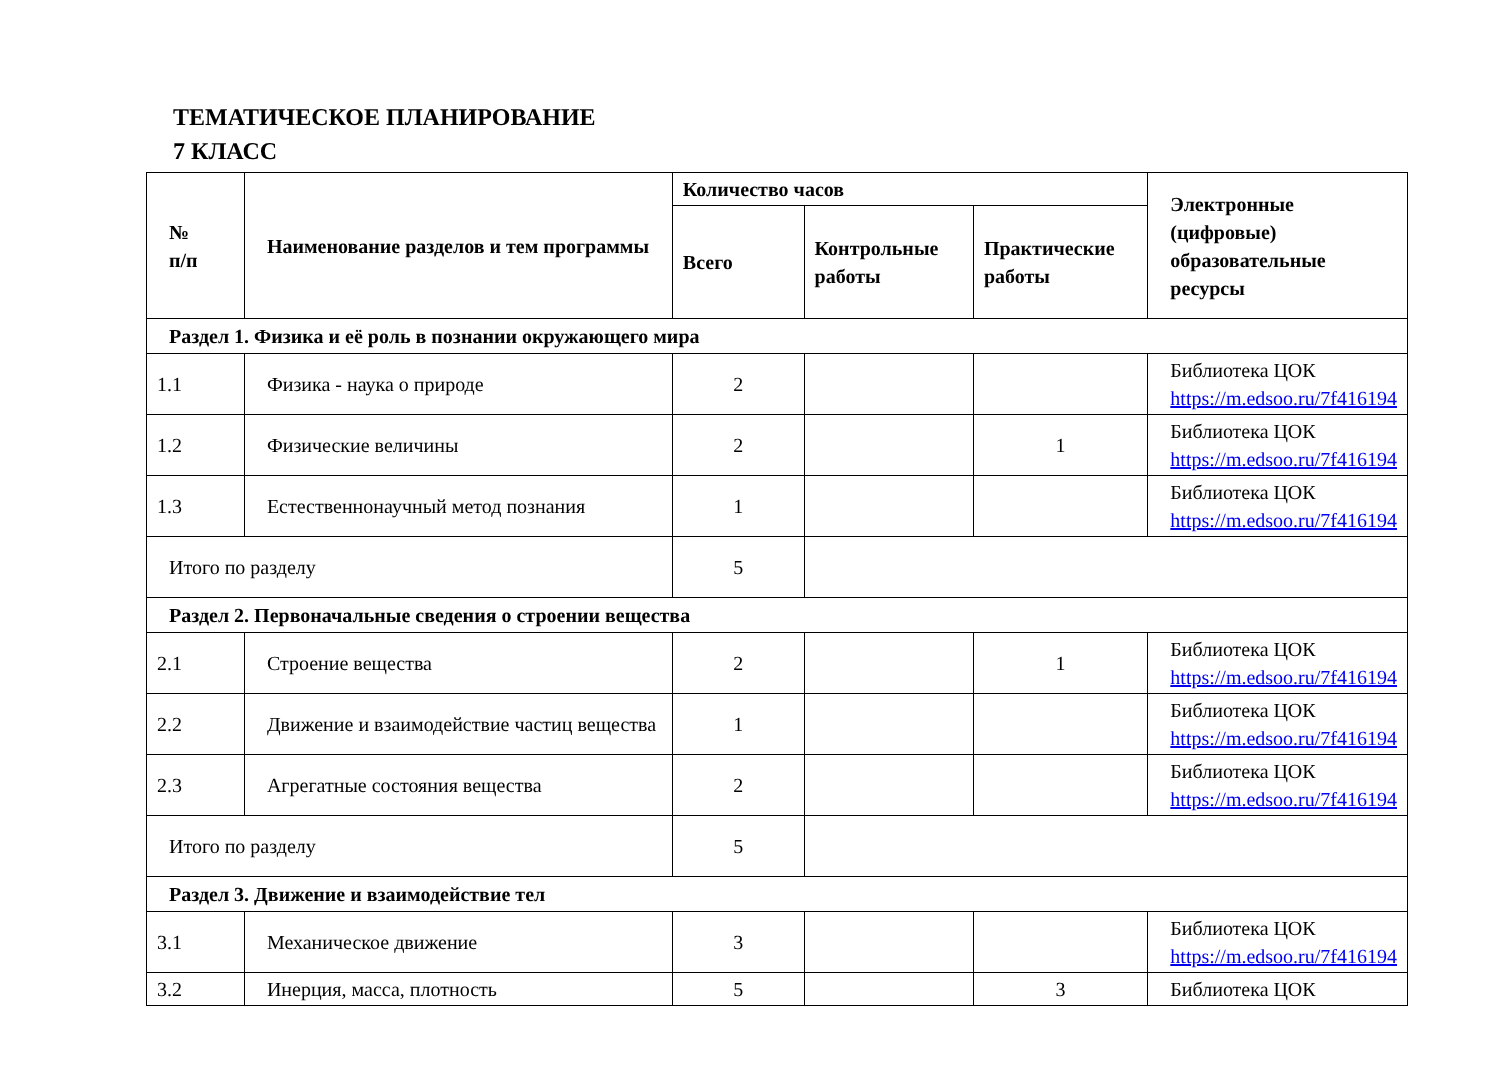ТЕМАТИЧЕСКОЕ ПЛАНИРОВАНИЕ
7 КЛАСС
| № п/п | Наименование разделов и тем программы | Количество часов | | | Электронные (цифровые) образовательные ресурсы |
| --- | --- | --- | --- | --- | --- |
| | | Всего | Контрольные работы | Практические работы | |
| Раздел 1. Физика и её роль в познании окружающего мира | | | | | |
| 1.1 | Физика - наука о природе | 2 | | | Библиотека ЦОК https://m.edsoo.ru/7f416194 |
| 1.2 | Физические величины | 2 | | 1 | Библиотека ЦОК https://m.edsoo.ru/7f416194 |
| 1.3 | Естественнонаучный метод познания | 1 | | | Библиотека ЦОК https://m.edsoo.ru/7f416194 |
| Итого по разделу | | 5 | | | |
| Раздел 2. Первоначальные сведения о строении вещества | | | | | |
| 2.1 | Строение вещества | 2 | | 1 | Библиотека ЦОК https://m.edsoo.ru/7f416194 |
| 2.2 | Движение и взаимодействие частиц вещества | 1 | | | Библиотека ЦОК https://m.edsoo.ru/7f416194 |
| 2.3 | Агрегатные состояния вещества | 2 | | | Библиотека ЦОК https://m.edsoo.ru/7f416194 |
| Итого по разделу | | 5 | | | |
| Раздел 3. Движение и взаимодействие тел | | | | | |
| 3.1 | Механическое движение | 3 | | | Библиотека ЦОК https://m.edsoo.ru/7f416194 |
| 3.2 | Инерция, масса, плотность | 5 | | 3 | Библиотека ЦОК |